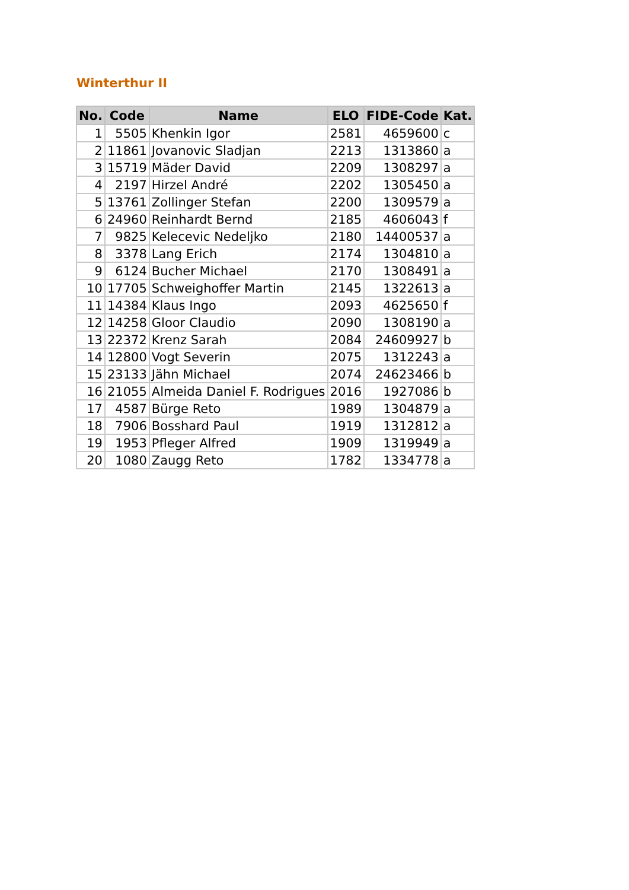Winterthur II
| No. | Code | Name | ELO | FIDE-Code | Kat. |
| --- | --- | --- | --- | --- | --- |
| 1 | 5505 | Khenkin Igor | 2581 | 4659600 | c |
| 2 | 11861 | Jovanovic Sladjan | 2213 | 1313860 | a |
| 3 | 15719 | Mäder David | 2209 | 1308297 | a |
| 4 | 2197 | Hirzel André | 2202 | 1305450 | a |
| 5 | 13761 | Zollinger Stefan | 2200 | 1309579 | a |
| 6 | 24960 | Reinhardt Bernd | 2185 | 4606043 | f |
| 7 | 9825 | Kelecevic Nedeljko | 2180 | 14400537 | a |
| 8 | 3378 | Lang Erich | 2174 | 1304810 | a |
| 9 | 6124 | Bucher Michael | 2170 | 1308491 | a |
| 10 | 17705 | Schweighoffer Martin | 2145 | 1322613 | a |
| 11 | 14384 | Klaus Ingo | 2093 | 4625650 | f |
| 12 | 14258 | Gloor Claudio | 2090 | 1308190 | a |
| 13 | 22372 | Krenz Sarah | 2084 | 24609927 | b |
| 14 | 12800 | Vogt Severin | 2075 | 1312243 | a |
| 15 | 23133 | Jähn Michael | 2074 | 24623466 | b |
| 16 | 21055 | Almeida Daniel F. Rodrigues | 2016 | 1927086 | b |
| 17 | 4587 | Bürge Reto | 1989 | 1304879 | a |
| 18 | 7906 | Bosshard Paul | 1919 | 1312812 | a |
| 19 | 1953 | Pfleger Alfred | 1909 | 1319949 | a |
| 20 | 1080 | Zaugg Reto | 1782 | 1334778 | a |